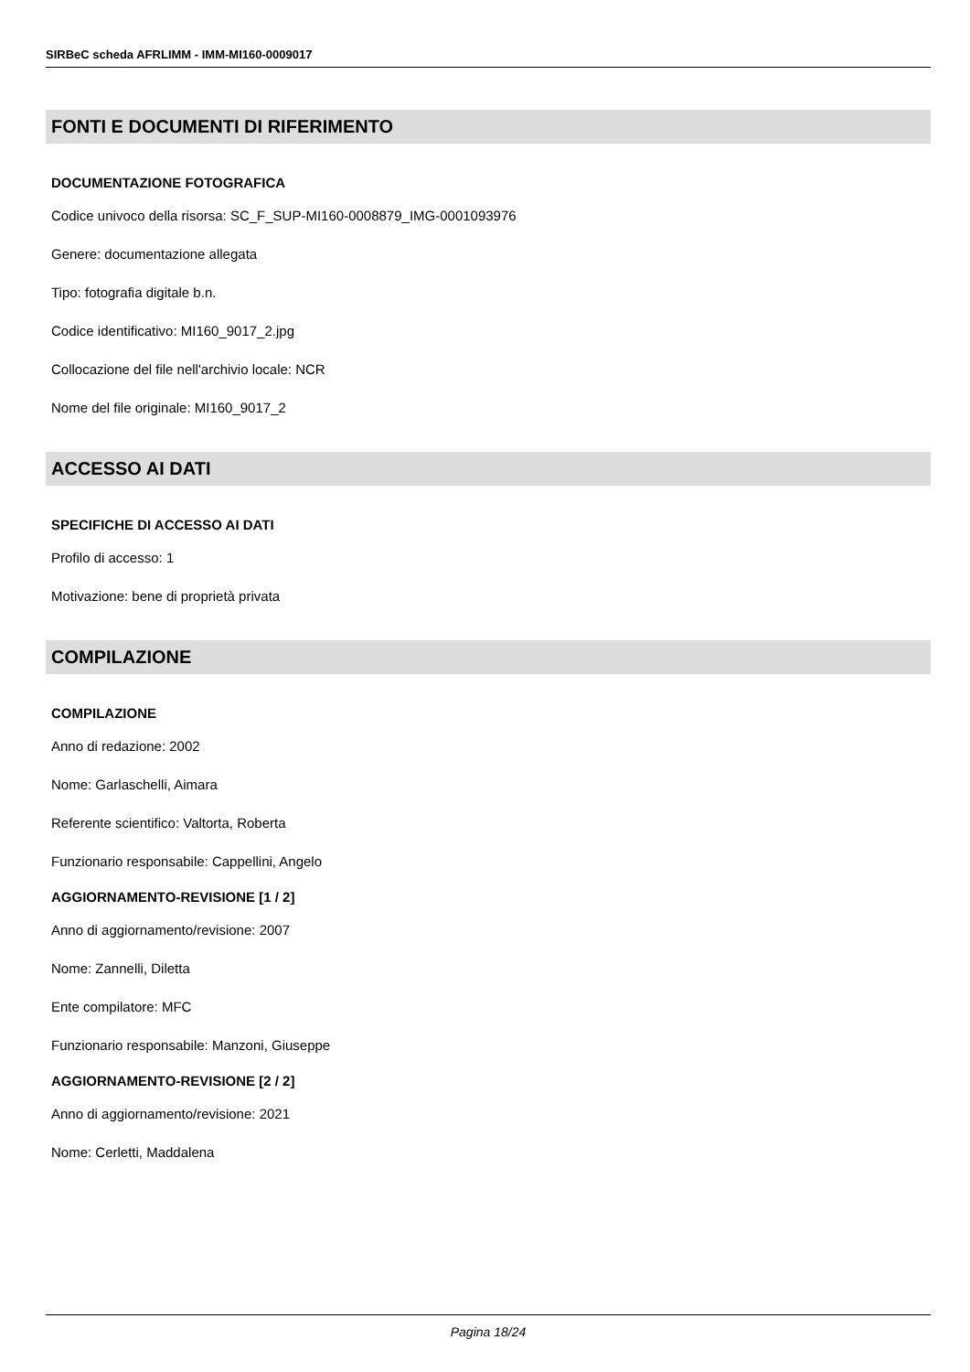SIRBeC scheda AFRLIMM - IMM-MI160-0009017
FONTI E DOCUMENTI DI RIFERIMENTO
DOCUMENTAZIONE FOTOGRAFICA
Codice univoco della risorsa: SC_F_SUP-MI160-0008879_IMG-0001093976
Genere: documentazione allegata
Tipo: fotografia digitale b.n.
Codice identificativo: MI160_9017_2.jpg
Collocazione del file nell'archivio locale: NCR
Nome del file originale: MI160_9017_2
ACCESSO AI DATI
SPECIFICHE DI ACCESSO AI DATI
Profilo di accesso: 1
Motivazione: bene di proprietà privata
COMPILAZIONE
COMPILAZIONE
Anno di redazione: 2002
Nome: Garlaschelli, Aimara
Referente scientifico: Valtorta, Roberta
Funzionario responsabile: Cappellini, Angelo
AGGIORNAMENTO-REVISIONE [1 / 2]
Anno di aggiornamento/revisione: 2007
Nome: Zannelli, Diletta
Ente compilatore: MFC
Funzionario responsabile: Manzoni, Giuseppe
AGGIORNAMENTO-REVISIONE [2 / 2]
Anno di aggiornamento/revisione: 2021
Nome: Cerletti, Maddalena
Pagina 18/24